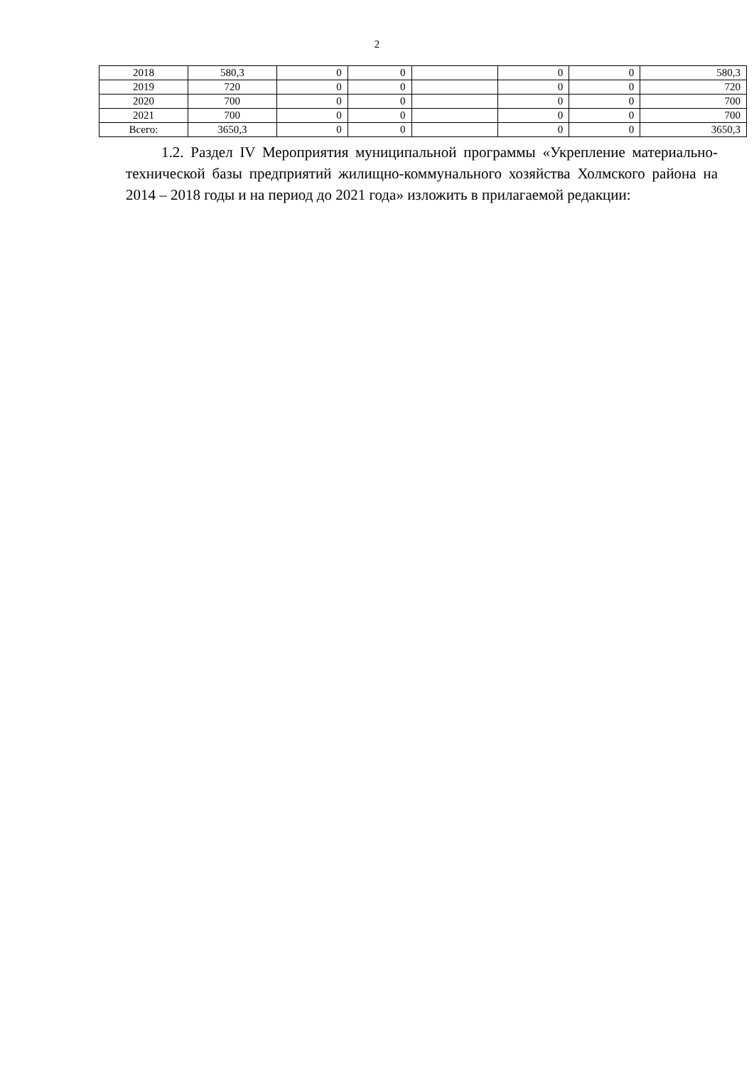2
| 2018 | 580,3 | 0 | 0 | | 0 | 0 | 580,3 |
| 2019 | 720 | 0 | 0 | | 0 | 0 | 720 |
| 2020 | 700 | 0 | 0 | | 0 | 0 | 700 |
| 2021 | 700 | 0 | 0 | | 0 | 0 | 700 |
| Всего: | 3650,3 | 0 | 0 | | 0 | 0 | 3650,3 |
1.2. Раздел IV Мероприятия муниципальной программы «Укрепление материально-технической базы предприятий жилищно-коммунального хозяйства Холмского района на 2014 – 2018 годы и на период до 2021 года» изложить в прилагаемой редакции: